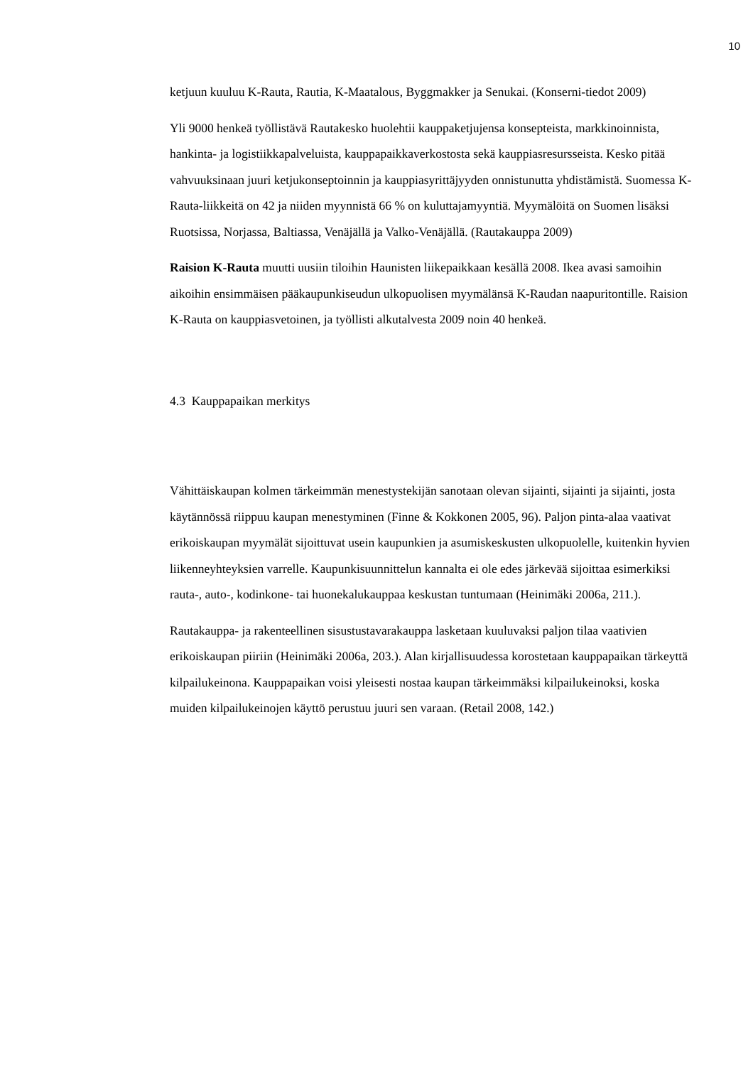10
ketjuun kuuluu K-Rauta, Rautia, K-Maatalous, Byggmakker ja Senukai. (Konserni-tiedot 2009)
Yli 9000 henkeä työllistävä Rautakesko huolehtii kauppaketjujensa konsepteista, markkinoinnista, hankinta- ja logistiikkapalveluista, kauppapaikkaverkostosta sekä kauppiasresursseista. Kesko pitää vahvuuksinaan juuri ketjukonseptoinnin ja kauppiasyrittäjyyden onnistunutta yhdistämistä. Suomessa K-Rauta-liikkeitä on 42 ja niiden myynnistä 66 % on kuluttajamyyntiä. Myymälöitä on Suomen lisäksi Ruotsissa, Norjassa, Baltiassa, Venäjällä ja Valko-Venäjällä. (Rautakauppa 2009)
Raision K-Rauta muutti uusiin tiloihin Haunisten liikepaikkaan kesällä 2008. Ikea avasi samoihin aikoihin ensimmäisen pääkaupunkiseudun ulkopuolisen myymälänsä K-Raudan naapuritontille. Raision K-Rauta on kauppiasvetoinen, ja työllisti alkutalvesta 2009 noin 40 henkeä.
4.3 Kauppapaikan merkitys
Vähittäiskaupan kolmen tärkeimmän menestystekijän sanotaan olevan sijainti, sijainti ja sijainti, josta käytännössä riippuu kaupan menestyminen (Finne & Kokkonen 2005, 96). Paljon pinta-alaa vaativat erikoiskaupan myymälät sijoittuvat usein kaupunkien ja asumiskeskusten ulkopuolelle, kuitenkin hyvien liikenneyhteyksien varrelle. Kaupunkisuunnittelun kannalta ei ole edes järkevää sijoittaa esimerkiksi rauta-, auto-, kodinkone- tai huonekalukauppaa keskustan tuntumaan (Heinimäki 2006a, 211.).
Rautakauppa- ja rakenteellinen sisustustavarakauppa lasketaan kuuluvaksi paljon tilaa vaativien erikoiskaupan piiriin (Heinimäki 2006a, 203.). Alan kirjallisuudessa korostetaan kauppapaikan tärkeyttä kilpailukeinona. Kauppapaikan voisi yleisesti nostaa kaupan tärkeimmäksi kilpailukeinoksi, koska muiden kilpailukeinojen käyttö perustuu juuri sen varaan. (Retail 2008, 142.)